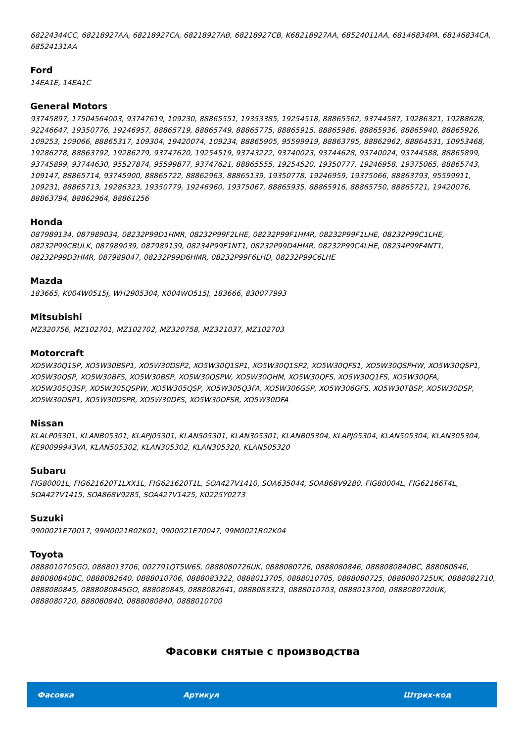68224344CC, 68218927AA, 68218927CA, 68218927AB, 68218927CB, K68218927AA, 68524011AA, 68146834PA, 68146834CA, 68524131AA
Ford
14EA1E, 14EA1C
General Motors
93745897, 17504564003, 93747619, 109230, 88865551, 19353385, 19254518, 88865562, 93744587, 19286321, 19288628, 92246647, 19350776, 19246957, 88865719, 88865749, 88865775, 88865915, 88865986, 88865936, 88865940, 88865926, 109253, 109066, 88865317, 109304, 19420074, 109234, 88865905, 95599919, 88863795, 88862962, 88864531, 10953468, 19286278, 88863792, 19286279, 93747620, 19254519, 93743222, 93740023, 93744628, 93740024, 93744588, 88865899, 93745899, 93744630, 95527874, 95599877, 93747621, 88865555, 19254520, 19350777, 19246958, 19375065, 88865743, 109147, 88865714, 93745900, 88865722, 88862963, 88865139, 19350778, 19246959, 19375066, 88863793, 95599911, 109231, 88865713, 19286323, 19350779, 19246960, 19375067, 88865935, 88865916, 88865750, 88865721, 19420076, 88863794, 88862964, 88861256
Honda
087989134, 087989034, 08232P99D1HMR, 08232P99F2LHE, 08232P99F1HMR, 08232P99F1LHE, 08232P99C1LHE, 08232P99CBULK, 087989039, 087989139, 08234P99F1NT1, 08232P99D4HMR, 08232P99C4LHE, 08234P99F4NT1, 08232P99D3HMR, 087989047, 08232P99D6HMR, 08232P99F6LHD, 08232P99C6LHE
Mazda
183665, K004W0515J, WH2905304, K004WO515J, 183666, 830077993
Mitsubishi
MZ320756, MZ102701, MZ102702, MZ320758, MZ321037, MZ102703
Motorcraft
XO5W30Q1SP, XO5W30BSP1, XO5W30DSP2, XO5W30Q1SP1, XO5W30Q1SP2, XO5W30QFS1, XO5W30QSPHW, XO5W30QSP1, XO5W30QSP, XO5W30BFS, XO5W30BSP, XO5W30QSPW, XO5W30QHM, XO5W30QFS, XO5W30Q1FS, XO5W30QFA, XO5W305Q3SP, XO5W305QSPW, XO5W305QSP, XO5W305Q3FA, XO5W306GSP, XO5W306GFS, XO5W30TBSP, XO5W30DSP, XO5W30DSP1, XO5W30DSPR, XO5W30DFS, XO5W30DFSR, XO5W30DFA
Nissan
KLALP05301, KLANB05301, KLAPJ05301, KLAN505301, KLAN305301, KLANB05304, KLAPJ05304, KLAN505304, KLAN305304, KE90099943VA, KLAN505302, KLAN305302, KLAN305320, KLAN505320
Subaru
FIG80001L, FIG621620T1LXX1L, FIG621620T1L, SOA427V1410, SOA635044, SOA868V9280, FIG80004L, FIG62166T4L, SOA427V1415, SOA868V9285, SOA427V1425, K0225Y0273
Suzuki
9900021E70017, 99M0021R02K01, 9900021E70047, 99M0021R02K04
Toyota
0888010705GO, 0888013706, 002791QT5W6S, 0888080726UK, 0888080726, 0888080846, 0888080840BC, 888080846, 888080840BC, 0888082640, 0888010706, 0888083322, 0888013705, 0888010705, 0888080725, 0888080725UK, 0888082710, 0888080845, 0888080845GO, 888080845, 0888082641, 0888083323, 0888010703, 0888013700, 0888080720UK, 0888080720, 888080840, 0888080840, 0888010700
Фасовки снятые с производства
| Фасовка | Артикул | Штрих-код |
| --- | --- | --- |